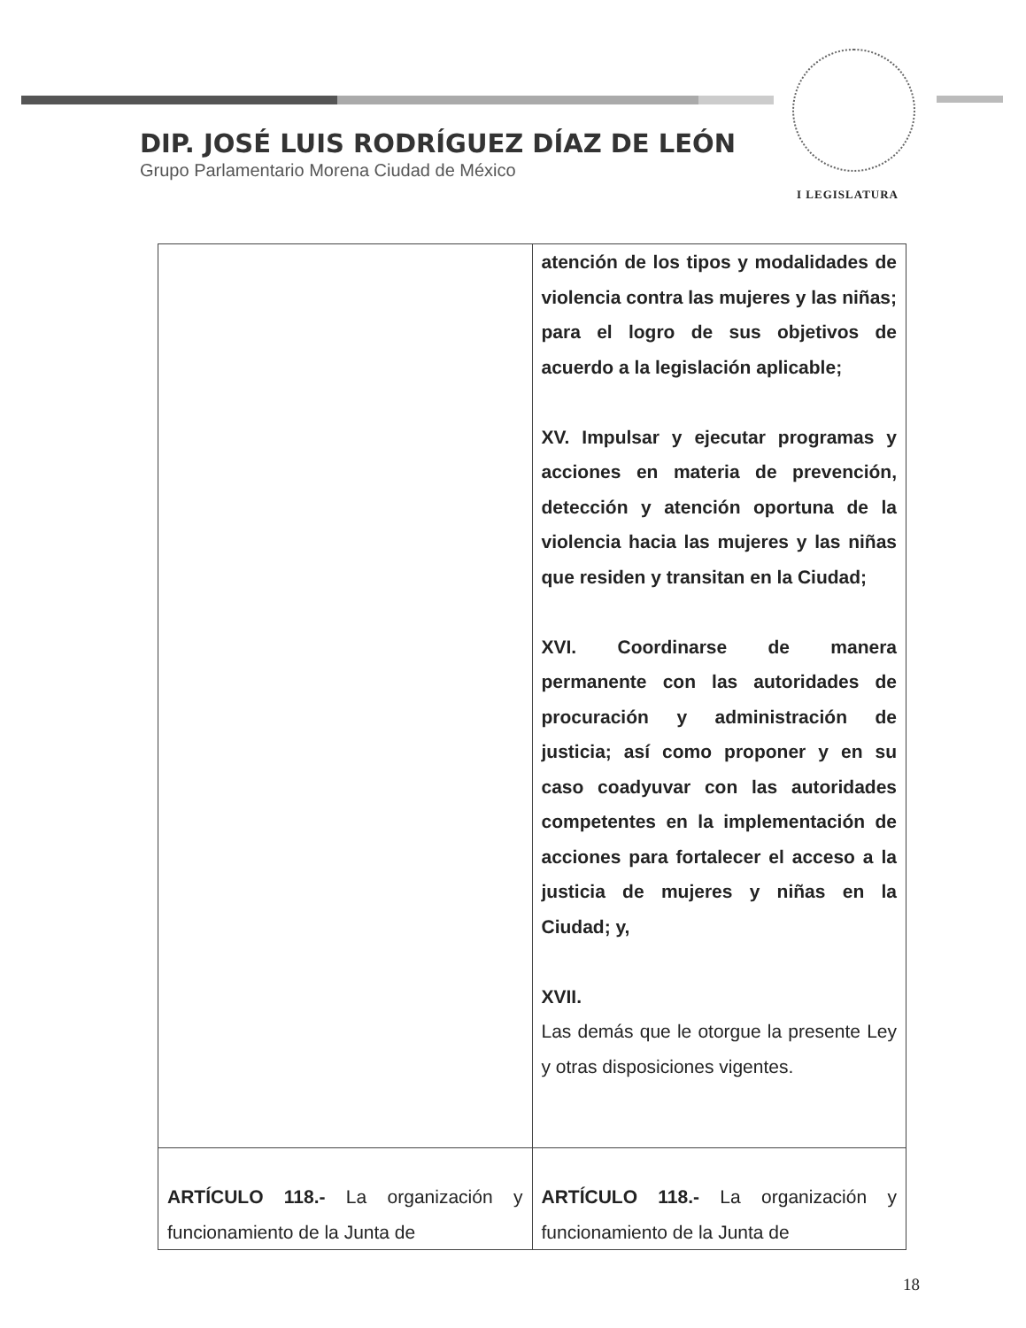DIP. JOSÉ LUIS RODRÍGUEZ DÍAZ DE LEÓN
Grupo Parlamentario Morena Ciudad de México
I LEGISLATURA
| | atención de los tipos y modalidades de violencia contra las mujeres y las niñas; para el logro de sus objetivos de acuerdo a la legislación aplicable; XV. Impulsar y ejecutar programas y acciones en materia de prevención, detección y atención oportuna de la violencia hacia las mujeres y las niñas que residen y transitan en la Ciudad; XVI. Coordinarse de manera permanente con las autoridades de procuración y administración de justicia; así como proponer y en su caso coadyuvar con las autoridades competentes en la implementación de acciones para fortalecer el acceso a la justicia de mujeres y niñas en la Ciudad; y, XVII. Las demás que le otorgue la presente Ley y otras disposiciones vigentes. |
| ARTÍCULO 118.- La organización y funcionamiento de la Junta de | ARTÍCULO 118.- La organización y funcionamiento de la Junta de |
18